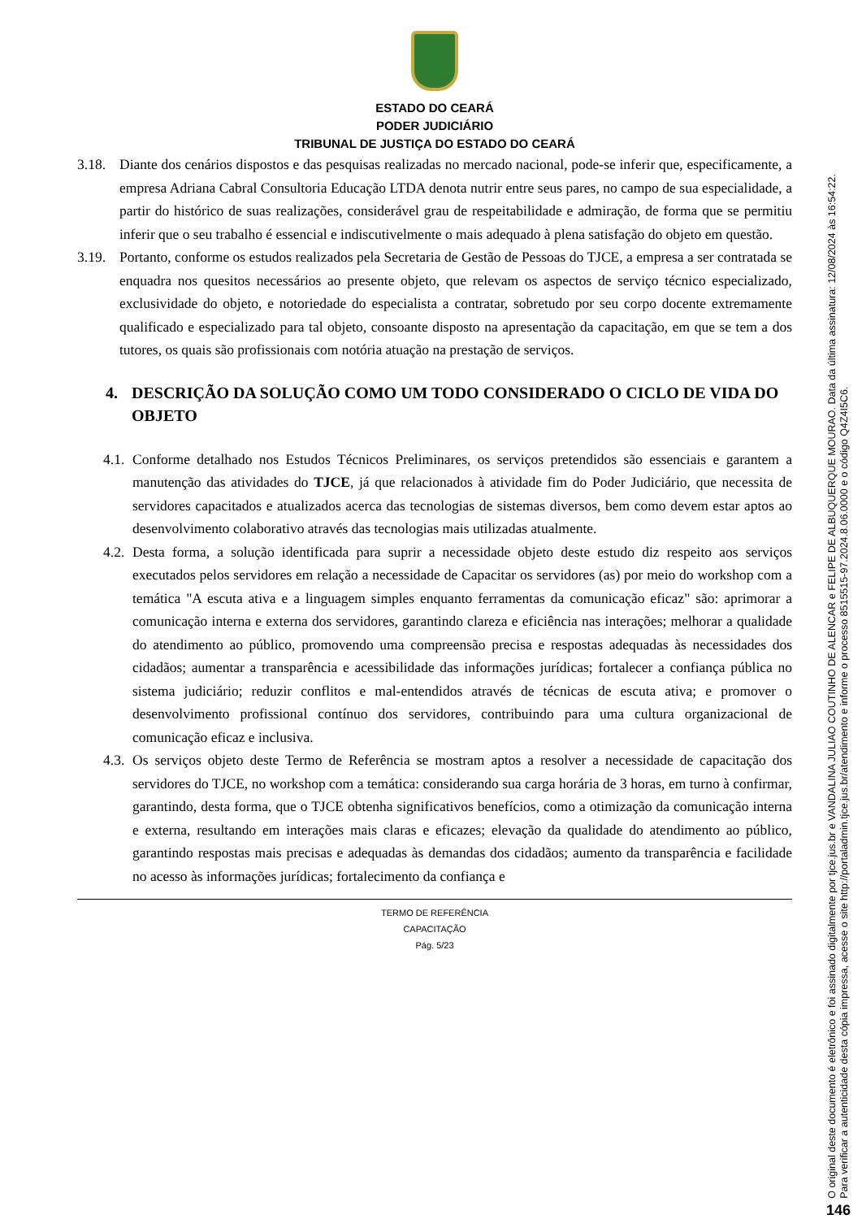ESTADO DO CEARÁ
PODER JUDICIÁRIO
TRIBUNAL DE JUSTIÇA DO ESTADO DO CEARÁ
3.18. Diante dos cenários dispostos e das pesquisas realizadas no mercado nacional, pode-se inferir que, especificamente, a empresa Adriana Cabral Consultoria Educação LTDA denota nutrir entre seus pares, no campo de sua especialidade, a partir do histórico de suas realizações, considerável grau de respeitabilidade e admiração, de forma que se permitiu inferir que o seu trabalho é essencial e indiscutivelmente o mais adequado à plena satisfação do objeto em questão.
3.19. Portanto, conforme os estudos realizados pela Secretaria de Gestão de Pessoas do TJCE, a empresa a ser contratada se enquadra nos quesitos necessários ao presente objeto, que relevam os aspectos de serviço técnico especializado, exclusividade do objeto, e notoriedade do especialista a contratar, sobretudo por seu corpo docente extremamente qualificado e especializado para tal objeto, consoante disposto na apresentação da capacitação, em que se tem a dos tutores, os quais são profissionais com notória atuação na prestação de serviços.
4. DESCRIÇÃO DA SOLUÇÃO COMO UM TODO CONSIDERADO O CICLO DE VIDA DO OBJETO
4.1. Conforme detalhado nos Estudos Técnicos Preliminares, os serviços pretendidos são essenciais e garantem a manutenção das atividades do TJCE, já que relacionados à atividade fim do Poder Judiciário, que necessita de servidores capacitados e atualizados acerca das tecnologias de sistemas diversos, bem como devem estar aptos ao desenvolvimento colaborativo através das tecnologias mais utilizadas atualmente.
4.2. Desta forma, a solução identificada para suprir a necessidade objeto deste estudo diz respeito aos serviços executados pelos servidores em relação a necessidade de Capacitar os servidores (as) por meio do workshop com a temática "A escuta ativa e a linguagem simples enquanto ferramentas da comunicação eficaz" são: aprimorar a comunicação interna e externa dos servidores, garantindo clareza e eficiência nas interações; melhorar a qualidade do atendimento ao público, promovendo uma compreensão precisa e respostas adequadas às necessidades dos cidadãos; aumentar a transparência e acessibilidade das informações jurídicas; fortalecer a confiança pública no sistema judiciário; reduzir conflitos e mal-entendidos através de técnicas de escuta ativa; e promover o desenvolvimento profissional contínuo dos servidores, contribuindo para uma cultura organizacional de comunicação eficaz e inclusiva.
4.3. Os serviços objeto deste Termo de Referência se mostram aptos a resolver a necessidade de capacitação dos servidores do TJCE, no workshop com a temática: considerando sua carga horária de 3 horas, em turno à confirmar, garantindo, desta forma, que o TJCE obtenha significativos benefícios, como a otimização da comunicação interna e externa, resultando em interações mais claras e eficazes; elevação da qualidade do atendimento ao público, garantindo respostas mais precisas e adequadas às demandas dos cidadãos; aumento da transparência e facilidade no acesso às informações jurídicas; fortalecimento da confiança e
TERMO DE REFERÊNCIA
CAPACITAÇÃO
Pág. 5/23
O original deste documento é eletrônico e foi assinado digitalmente por tjce.jus.br e VANDALINA JULIAO COUTINHO DE ALENCAR e FELIPE DE ALBUQUERQUE MOURAO. Data da última assinatura: 12/08/2024 às 16:54:22.
Para verificar a autenticidade desta cópia impressa, acesse o site http://portaladmin.tjce.jus.br/atendimento e informe o processo 8515515-97.2024.8.06.0000 e o código Q4Z4I5C6.
146